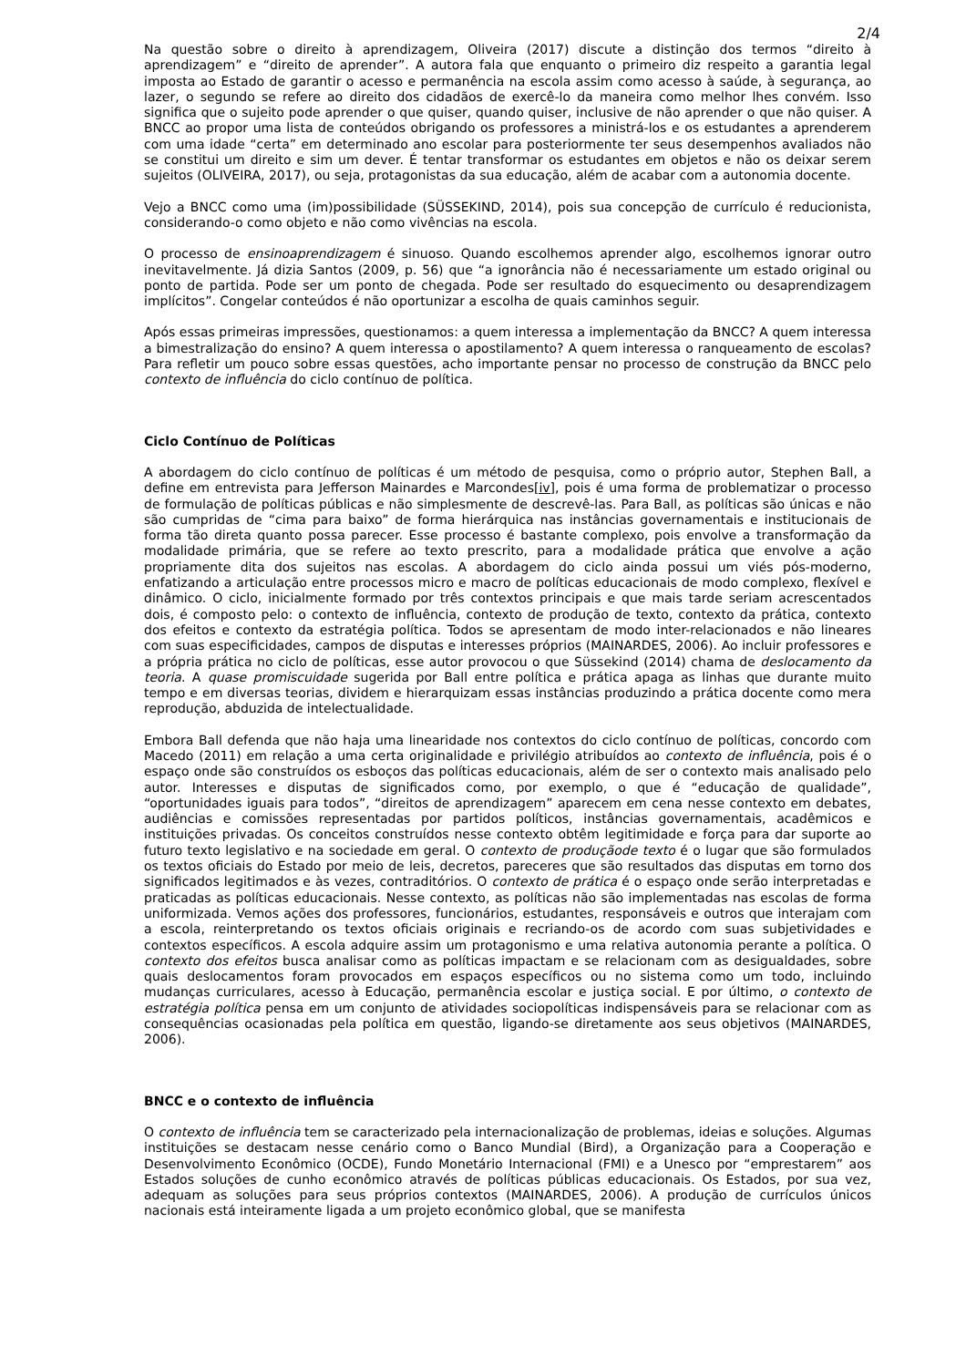2/4
Na questão sobre o direito à aprendizagem, Oliveira (2017) discute a distinção dos termos “direito à aprendizagem” e “direito de aprender”. A autora fala que enquanto o primeiro diz respeito a garantia legal imposta ao Estado de garantir o acesso e permanência na escola assim como acesso à saúde, à segurança, ao lazer, o segundo se refere ao direito dos cidadãos de exercê-lo da maneira como melhor lhes convém. Isso significa que o sujeito pode aprender o que quiser, quando quiser, inclusive de não aprender o que não quiser. A BNCC ao propor uma lista de conteúdos obrigando os professores a ministrá-los e os estudantes a aprenderem com uma idade “certa” em determinado ano escolar para posteriormente ter seus desempenhos avaliados não se constitui um direito e sim um dever. É tentar transformar os estudantes em objetos e não os deixar serem sujeitos (OLIVEIRA, 2017), ou seja, protagonistas da sua educação, além de acabar com a autonomia docente.
Vejo a BNCC como uma (im)possibilidade (SÜSSEKIND, 2014), pois sua concepção de currículo é reducionista, considerando-o como objeto e não como vivências na escola.
O processo de ensinoaprendizagem é sinuoso. Quando escolhemos aprender algo, escolhemos ignorar outro inevitavelmente. Já dizia Santos (2009, p. 56) que “a ignorância não é necessariamente um estado original ou ponto de partida. Pode ser um ponto de chegada. Pode ser resultado do esquecimento ou desaprendizagem implícitos”. Congelar conteúdos é não oportunizar a escolha de quais caminhos seguir.
Após essas primeiras impressões, questionamos: a quem interessa a implementação da BNCC? A quem interessa a bimestralização do ensino? A quem interessa o apostilamento? A quem interessa o ranqueamento de escolas? Para refletir um pouco sobre essas questões, acho importante pensar no processo de construção da BNCC pelo contexto de influência do ciclo contínuo de política.
Ciclo Contínuo de Políticas
A abordagem do ciclo contínuo de políticas é um método de pesquisa, como o próprio autor, Stephen Ball, a define em entrevista para Jefferson Mainardes e Marcondes[iv], pois é uma forma de problematizar o processo de formulação de políticas públicas e não simplesmente de descrevê-las. Para Ball, as políticas são únicas e não são cumpridas de “cima para baixo” de forma hierárquica nas instâncias governamentais e institucionais de forma tão direta quanto possa parecer. Esse processo é bastante complexo, pois envolve a transformação da modalidade primária, que se refere ao texto prescrito, para a modalidade prática que envolve a ação propriamente dita dos sujeitos nas escolas. A abordagem do ciclo ainda possui um viés pós-moderno, enfatizando a articulação entre processos micro e macro de políticas educacionais de modo complexo, flexível e dinâmico. O ciclo, inicialmente formado por três contextos principais e que mais tarde seriam acrescentados dois, é composto pelo: o contexto de influência, contexto de produção de texto, contexto da prática, contexto dos efeitos e contexto da estratégia política. Todos se apresentam de modo inter-relacionados e não lineares com suas especificidades, campos de disputas e interesses próprios (MAINARDES, 2006). Ao incluir professores e a própria prática no ciclo de políticas, esse autor provocou o que Süssekind (2014) chama de deslocamento da teoria. A quase promiscuidade sugerida por Ball entre política e prática apaga as linhas que durante muito tempo e em diversas teorias, dividem e hierarquizam essas instâncias produzindo a prática docente como mera reprodução, abduzida de intelectualidade.
Embora Ball defenda que não haja uma linearidade nos contextos do ciclo contínuo de políticas, concordo com Macedo (2011) em relação a uma certa originalidade e privilégio atribuídos ao contexto de influência, pois é o espaço onde são construídos os esboços das políticas educacionais, além de ser o contexto mais analisado pelo autor. Interesses e disputas de significados como, por exemplo, o que é “educação de qualidade”, “oportunidades iguais para todos”, “direitos de aprendizagem” aparecem em cena nesse contexto em debates, audiências e comissões representadas por partidos políticos, instâncias governamentais, acadêmicos e instituições privadas. Os conceitos construídos nesse contexto obtêm legitimidade e força para dar suporte ao futuro texto legislativo e na sociedade em geral. O contexto de produçãode texto é o lugar que são formulados os textos oficiais do Estado por meio de leis, decretos, pareceres que são resultados das disputas em torno dos significados legitimados e às vezes, contraditórios. O contexto de prática é o espaço onde serão interpretadas e praticadas as políticas educacionais. Nesse contexto, as políticas não são implementadas nas escolas de forma uniformizada. Vemos ações dos professores, funcionários, estudantes, responsáveis e outros que interajam com a escola, reinterpretando os textos oficiais originais e recriando-os de acordo com suas subjetividades e contextos específicos. A escola adquire assim um protagonismo e uma relativa autonomia perante a política. O contexto dos efeitos busca analisar como as políticas impactam e se relacionam com as desigualdades, sobre quais deslocamentos foram provocados em espaços específicos ou no sistema como um todo, incluindo mudanças curriculares, acesso à Educação, permanência escolar e justiça social. E por último, o contexto de estratégia política pensa em um conjunto de atividades sociopolíticas indispensáveis para se relacionar com as consequências ocasionadas pela política em questão, ligando-se diretamente aos seus objetivos (MAINARDES, 2006).
BNCC e o contexto de influência
O contexto de influência tem se caracterizado pela internacionalização de problemas, ideias e soluções. Algumas instituições se destacam nesse cenário como o Banco Mundial (Bird), a Organização para a Cooperação e Desenvolvimento Econômico (OCDE), Fundo Monetário Internacional (FMI) e a Unesco por “emprestarem” aos Estados soluções de cunho econômico através de políticas públicas educacionais. Os Estados, por sua vez, adequam as soluções para seus próprios contextos (MAINARDES, 2006). A produção de currículos únicos nacionais está inteiramente ligada a um projeto econômico global, que se manifesta